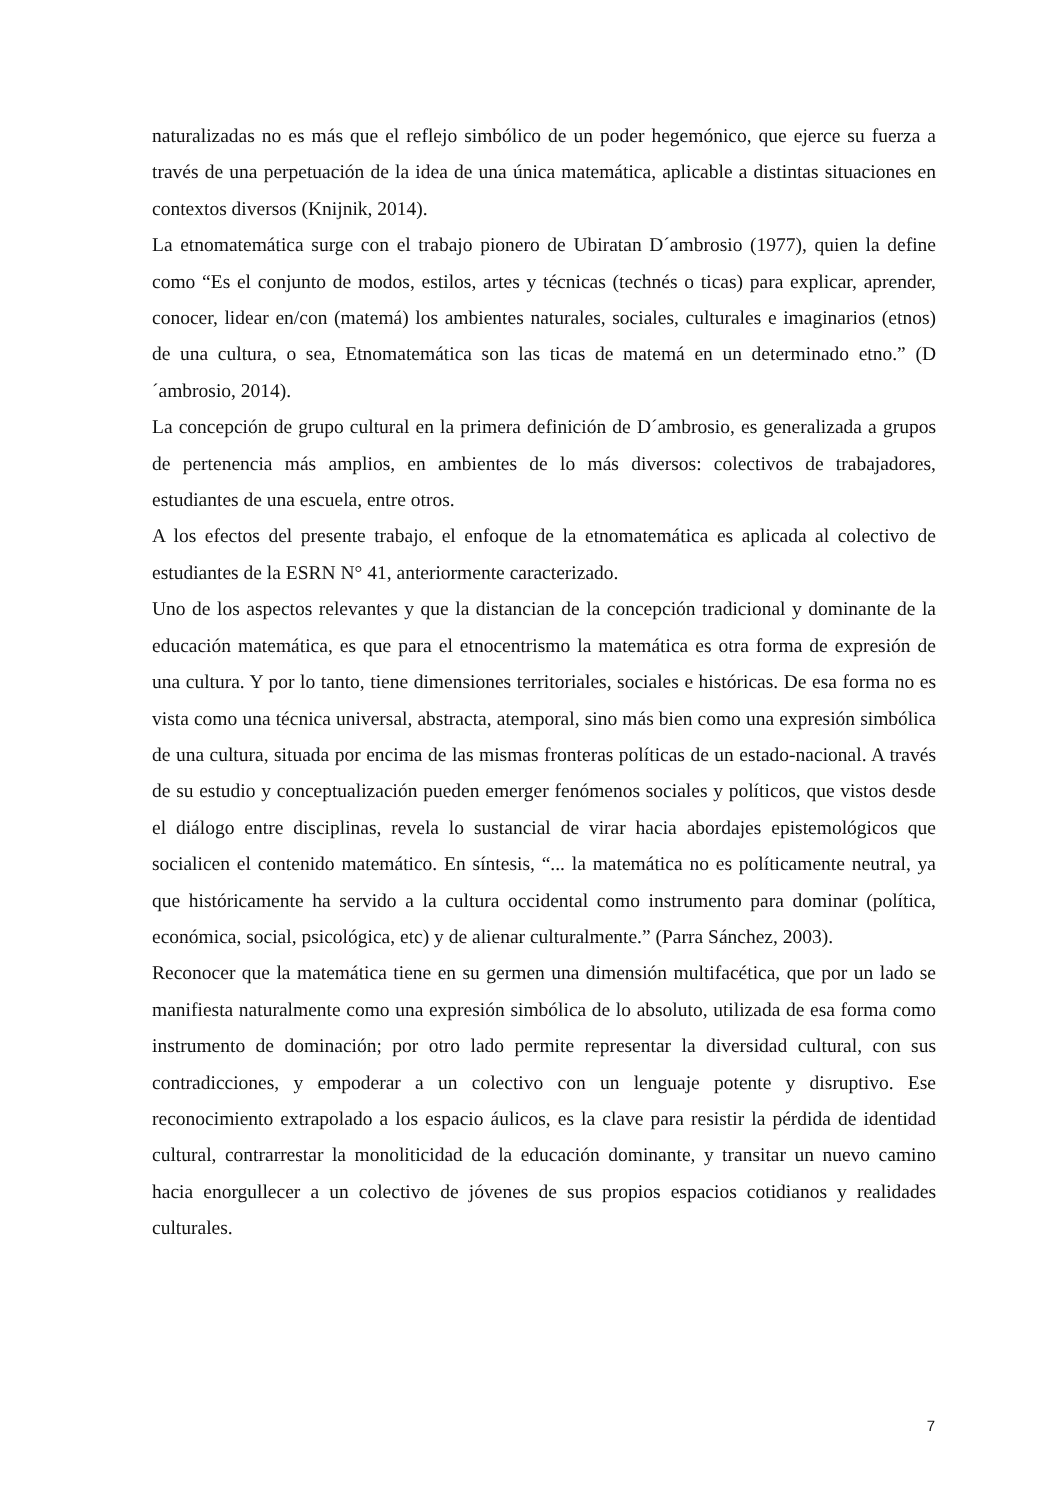naturalizadas no es más que el reflejo simbólico de un poder hegemónico, que ejerce su fuerza a través de una perpetuación de la idea de una única matemática, aplicable a distintas situaciones en contextos diversos (Knijnik, 2014).
La etnomatemática surge con el trabajo pionero de Ubiratan D´ambrosio (1977), quien la define como “Es el conjunto de modos, estilos, artes y técnicas (technés o ticas) para explicar, aprender, conocer, lidear en/con (matemá) los ambientes naturales, sociales, culturales e imaginarios (etnos) de una cultura, o sea, Etnomatemática son las ticas de matemá en un determinado etno.” (D´ambrosio, 2014).
La concepción de grupo cultural en la primera definición de D´ambrosio, es generalizada a grupos de pertenencia más amplios, en ambientes de lo más diversos: colectivos de trabajadores, estudiantes de una escuela, entre otros.
A los efectos del presente trabajo, el enfoque de la etnomatemática es aplicada al colectivo de estudiantes de la ESRN N° 41, anteriormente caracterizado.
Uno de los aspectos relevantes y que la distancian de la concepción tradicional y dominante de la educación matemática, es que para el etnocentrismo la matemática es otra forma de expresión de una cultura. Y por lo tanto, tiene dimensiones territoriales, sociales e históricas. De esa forma no es vista como una técnica universal, abstracta, atemporal, sino más bien como una expresión simbólica de una cultura, situada por encima de las mismas fronteras políticas de un estado-nacional. A través de su estudio y conceptualización pueden emerger fenómenos sociales y políticos, que vistos desde el diálogo entre disciplinas, revela lo sustancial de virar hacia abordajes epistemológicos que socialicen el contenido matemático. En síntesis, “... la matemática no es políticamente neutral, ya que históricamente ha servido a la cultura occidental como instrumento para dominar (política, económica, social, psicológica, etc) y de alienar culturalmente.” (Parra Sánchez, 2003).
Reconocer que la matemática tiene en su germen una dimensión multifacética, que por un lado se manifiesta naturalmente como una expresión simbólica de lo absoluto, utilizada de esa forma como instrumento de dominación; por otro lado permite representar la diversidad cultural, con sus contradicciones, y empoderar a un colectivo con un lenguaje potente y disruptivo. Ese reconocimiento extrapolado a los espacio áulicos, es la clave para resistir la pérdida de identidad cultural, contrarrestar la monoliticidad de la educación dominante, y transitar un nuevo camino hacia enorgullecer a un colectivo de jóvenes de sus propios espacios cotidianos y realidades culturales.
7